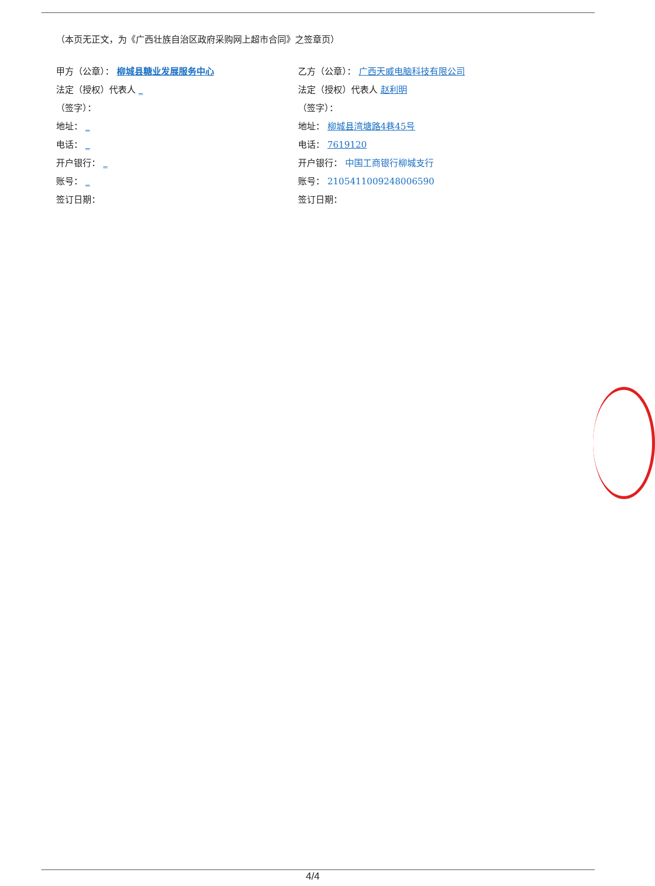（本页无正文，为《广西壮族自治区政府采购网上超市合同》之签章页）
甲方（公章）： 柳城县糖业发展服务中心
法定（授权）代表人 _
（签字）：
地址： _
电话： _
开户银行： _
账号： _
签订日期：
乙方（公章）： 广西天威电脑科技有限公司
法定（授权）代表人 赵利明
（签字）：
地址： 柳城县湾塘路4巷45号
电话： 7619120
开户银行： 中国工商银行柳城支行
账号： 2105411009248006590
签订日期：
4/4